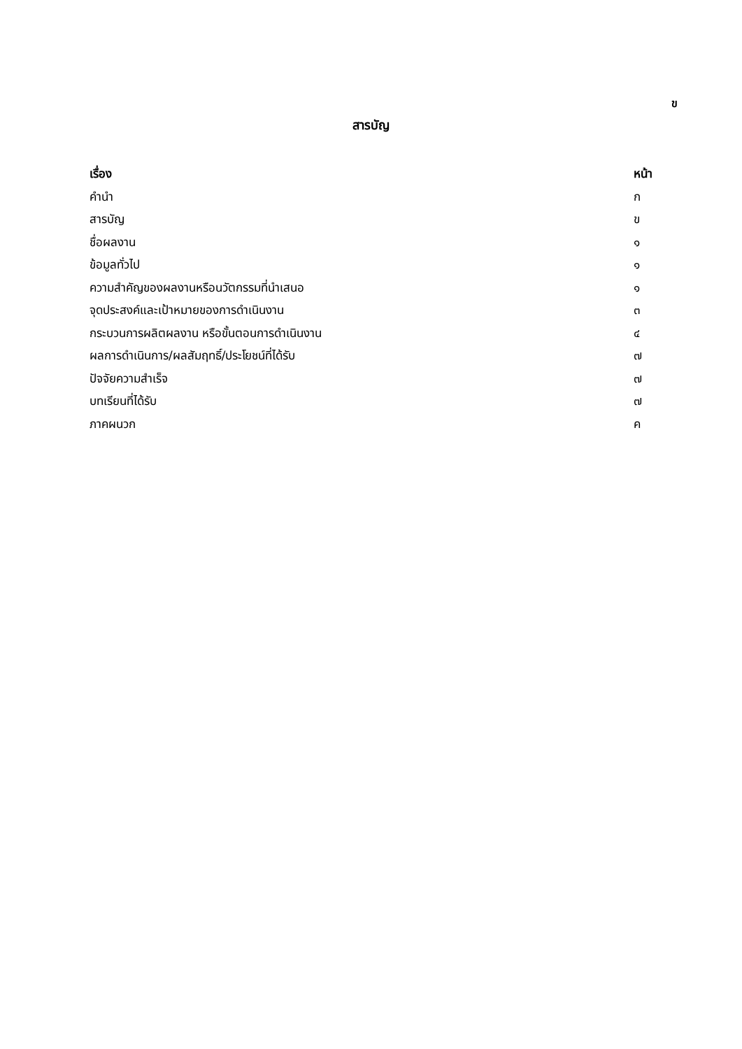ข
สารบัญ
| เรื่อง | หน้า |
| --- | --- |
| คำนำ | ก |
| สารบัญ | ข |
| ชื่อผลงาน | ๑ |
| ข้อมูลทั่วไป | ๑ |
| ความสำคัญของผลงานหรือนวัตกรรมที่นำเสนอ | ๑ |
| จุดประสงค์และเป้าหมายของการดำเนินงาน | ๓ |
| กระบวนการผลิตผลงาน หรือขั้นตอนการดำเนินงาน | ๔ |
| ผลการดำเนินการ/ผลสัมฤทธิ์/ประโยชน์ที่ได้รับ | ๗ |
| ปัจจัยความสำเร็จ | ๗ |
| บทเรียนที่ได้รับ | ๗ |
| ภาคผนวก | ค |